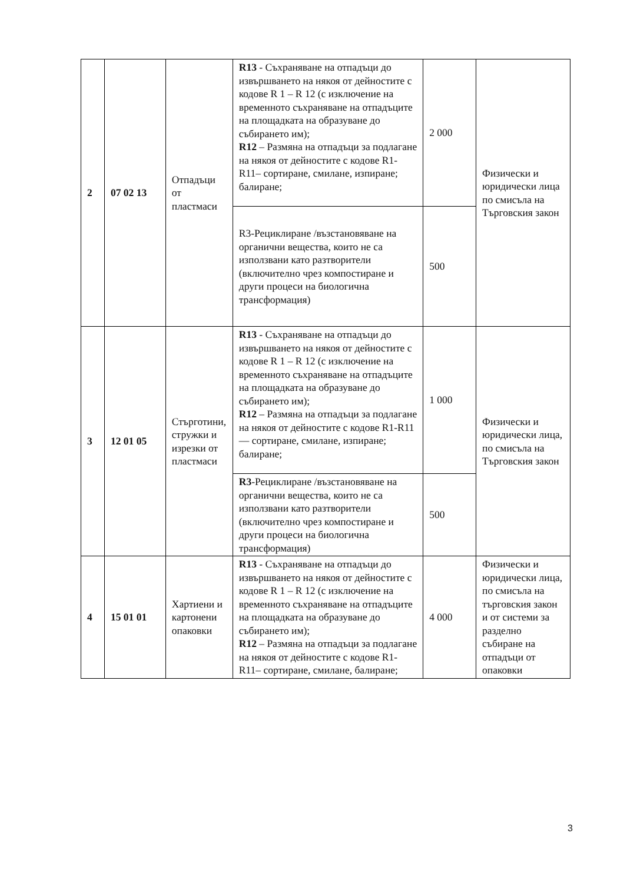| 2 | 07 02 13 | Отпадъци от пластмаси | R13 - Съхраняване на отпадъци до извършването на някоя от дейностите с кодове R 1 – R 12 (с изключение на временното съхраняване на отпадъците на площадката на образуване до събирането им); R12 – Размяна на отпадъци за подлагане на някоя от дейностите с кодове R1-R11– сортиране, смилане, изпиране; балиране; | 2 000 | Физически и юридически лица по смисъла на Търговския закон |
| | | | R3-Рециклиране /възстановяване на органични вещества, които не са използвани като разтворители (включително чрез компостиране и други процеси на биологична трансформация) | 500 | |
| 3 | 12 01 05 | Стърготини, стружки и изрезки от пластмаси | R13 - Съхраняване на отпадъци до извършването на някоя от дейностите с кодове R 1 – R 12 (с изключение на временното съхраняване на отпадъците на площадката на образуване до събирането им); R12 – Размяна на отпадъци за подлагане на някоя от дейностите с кодове R1-R11— сортиране, смилане, изпиране; балиране; | 1 000 | Физически и юридически лица, по смисъла на Търговския закон |
| | | | R3 -Рециклиране /възстановяване на органични вещества, които не са използвани като разтворители (включително чрез компостиране и други процеси на биологична трансформация) | 500 | |
| 4 | 15 01 01 | Хартиени и картонени опаковки | R13 - Съхраняване на отпадъци до извършването на някоя от дейностите с кодове R 1 – R 12 (с изключение на временното съхраняване на отпадъците на площадката на образуване до събирането им); R12 – Размяна на отпадъци за подлагане на някоя от дейностите с кодове R1-R11– сортиране, смилане, балиране; | 4 000 | Физически и юридически лица, по смисъла на търговския закон и от системи за разделно събиране на отпадъци от опаковки |
3